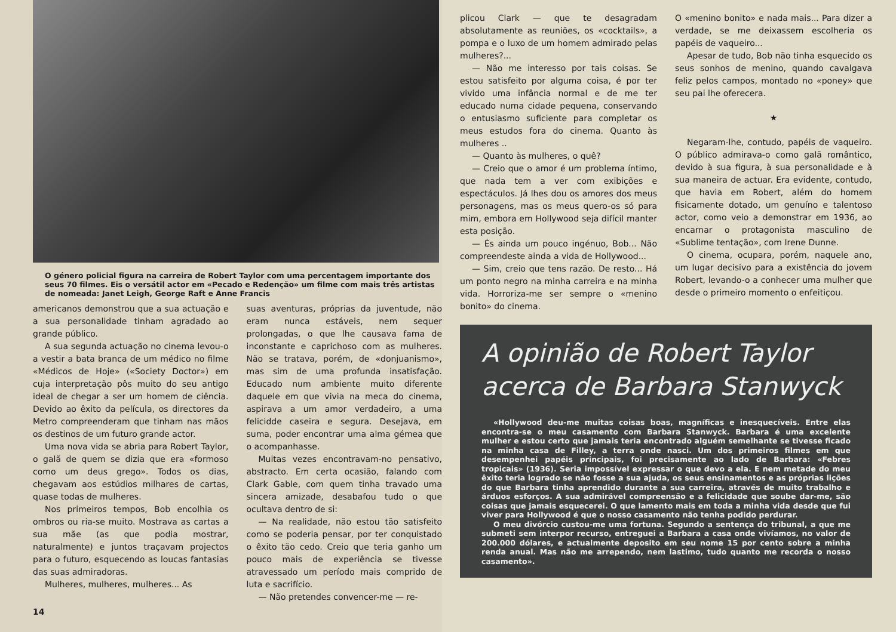O género policial figura na carreira de Robert Taylor com uma percentagem importante dos seus 70 filmes. Eis o versátil actor em «Pecado e Redenção» um filme com mais três artistas de nomeada: Janet Leigh, George Raft e Anne Francis
americanos demonstrou que a sua actuação e a sua personalidade tinham agradado ao grande público.
A sua segunda actuação no cinema levou-o a vestir a bata branca de um médico no filme «Médicos de Hoje» («Society Doctor») em cuja interpretação pôs muito do seu antigo ideal de chegar a ser um homem de ciência. Devido ao êxito da película, os directores da Metro compreenderam que tinham nas mãos os destinos de um futuro grande actor.
Uma nova vida se abria para Robert Taylor, o galã de quem se dizia que era «formoso como um deus grego». Todos os dias, chegavam aos estúdios milhares de cartas, quase todas de mulheres.
Nos primeiros tempos, Bob encolhia os ombros ou ria-se muito. Mostrava as cartas a sua mãe (as que podia mostrar, naturalmente) e juntos traçavam projectos para o futuro, esquecendo as loucas fantasias das suas admiradoras.
Mulheres, mulheres, mulheres... As
suas aventuras, próprias da juventude, não eram nunca estáveis, nem sequer prolongadas, o que lhe causava fama de inconstante e caprichoso com as mulheres. Não se tratava, porém, de «donjuanismo», mas sim de uma profunda insatisfação. Educado num ambiente muito diferente daquele em que vivia na meca do cinema, aspirava a um amor verdadeiro, a uma felicidde caseira e segura. Desejava, em suma, poder encontrar uma alma gémea que o acompanhasse.
Muitas vezes encontravam-no pensativo, abstracto. Em certa ocasião, falando com Clark Gable, com quem tinha travado uma sincera amizade, desabafou tudo o que ocultava dentro de si:
— Na realidade, não estou tão satisfeito como se poderia pensar, por ter conquistado o êxito tão cedo. Creio que teria ganho um pouco mais de experiência se tivesse atravessado um período mais comprido de luta e sacrifício.
— Não pretendes convencer-me — re-
14
plicou Clark — que te desagradam absolutamente as reuniões, os «cocktails», a pompa e o luxo de um homem admirado pelas mulheres?...
— Não me interesso por tais coisas. Se estou satisfeito por alguma coisa, é por ter vivido uma infância normal e de me ter educado numa cidade pequena, conservando o entusiasmo suficiente para completar os meus estudos fora do cinema. Quanto às mulheres ..
— Quanto às mulheres, o quê?
— Creio que o amor é um problema íntimo, que nada tem a ver com exibições e espectáculos. Já lhes dou os amores dos meus personagens, mas os meus quero-os só para mim, embora em Hollywood seja difícil manter esta posição.
— És ainda um pouco ingénuo, Bob... Não compreendeste ainda a vida de Hollywood...
— Sim, creio que tens razão. De resto... Há um ponto negro na minha carreira e na minha vida. Horroriza-me ser sempre o «menino bonito» do cinema.
O «menino bonito» e nada mais... Para dizer a verdade, se me deixassem escolheria os papéis de vaqueiro...
Apesar de tudo, Bob não tinha esquecido os seus sonhos de menino, quando cavalgava feliz pelos campos, montado no «poney» que seu pai lhe oferecera.
★
Negaram-lhe, contudo, papéis de vaqueiro. O público admirava-o como galã romântico, devido à sua figura, à sua personalidade e à sua maneira de actuar. Era evidente, contudo, que havia em Robert, além do homem fisicamente dotado, um genuíno e talentoso actor, como veio a demonstrar em 1936, ao encarnar o protagonista masculino de «Sublime tentação», com Irene Dunne.
O cinema, ocupara, porém, naquele ano, um lugar decisivo para a existência do jovem Robert, levando-o a conhecer uma mulher que desde o primeiro momento o enfeitiçou.
A opinião de Robert Taylor acerca de Barbara Stanwyck
«Hollywood deu-me muitas coisas boas, magníficas e inesquecíveis. Entre elas encontra-se o meu casamento com Barbara Stanwyck. Barbara é uma excelente mulher e estou certo que jamais teria encontrado alguém semelhante se tivesse ficado na minha casa de Filley, a terra onde nasci. Um dos primeiros filmes em que desempenhei papéis principais, foi precisamente ao lado de Barbara: «Febres tropicais» (1936). Seria impossível expressar o que devo a ela. E nem metade do meu êxito teria logrado se não fosse a sua ajuda, os seus ensinamentos e as próprias lições do que Barbara tinha aprendido durante a sua carreira, através de muito trabalho e árduos esforços. A sua admirável compreensão e a felicidade que soube dar-me, são coisas que jamais esquecerei. O que lamento mais em toda a minha vida desde que fui viver para Hollywood é que o nosso casamento não tenha podido perdurar.
O meu divórcio custou-me uma fortuna. Segundo a sentença do tribunal, a que me submeti sem interpor recurso, entreguei a Barbara a casa onde vivíamos, no valor de 200.000 dólares, e actualmente deposito em seu nome 15 por cento sobre a minha renda anual. Mas não me arrependo, nem lastimo, tudo quanto me recorda o nosso casamento».